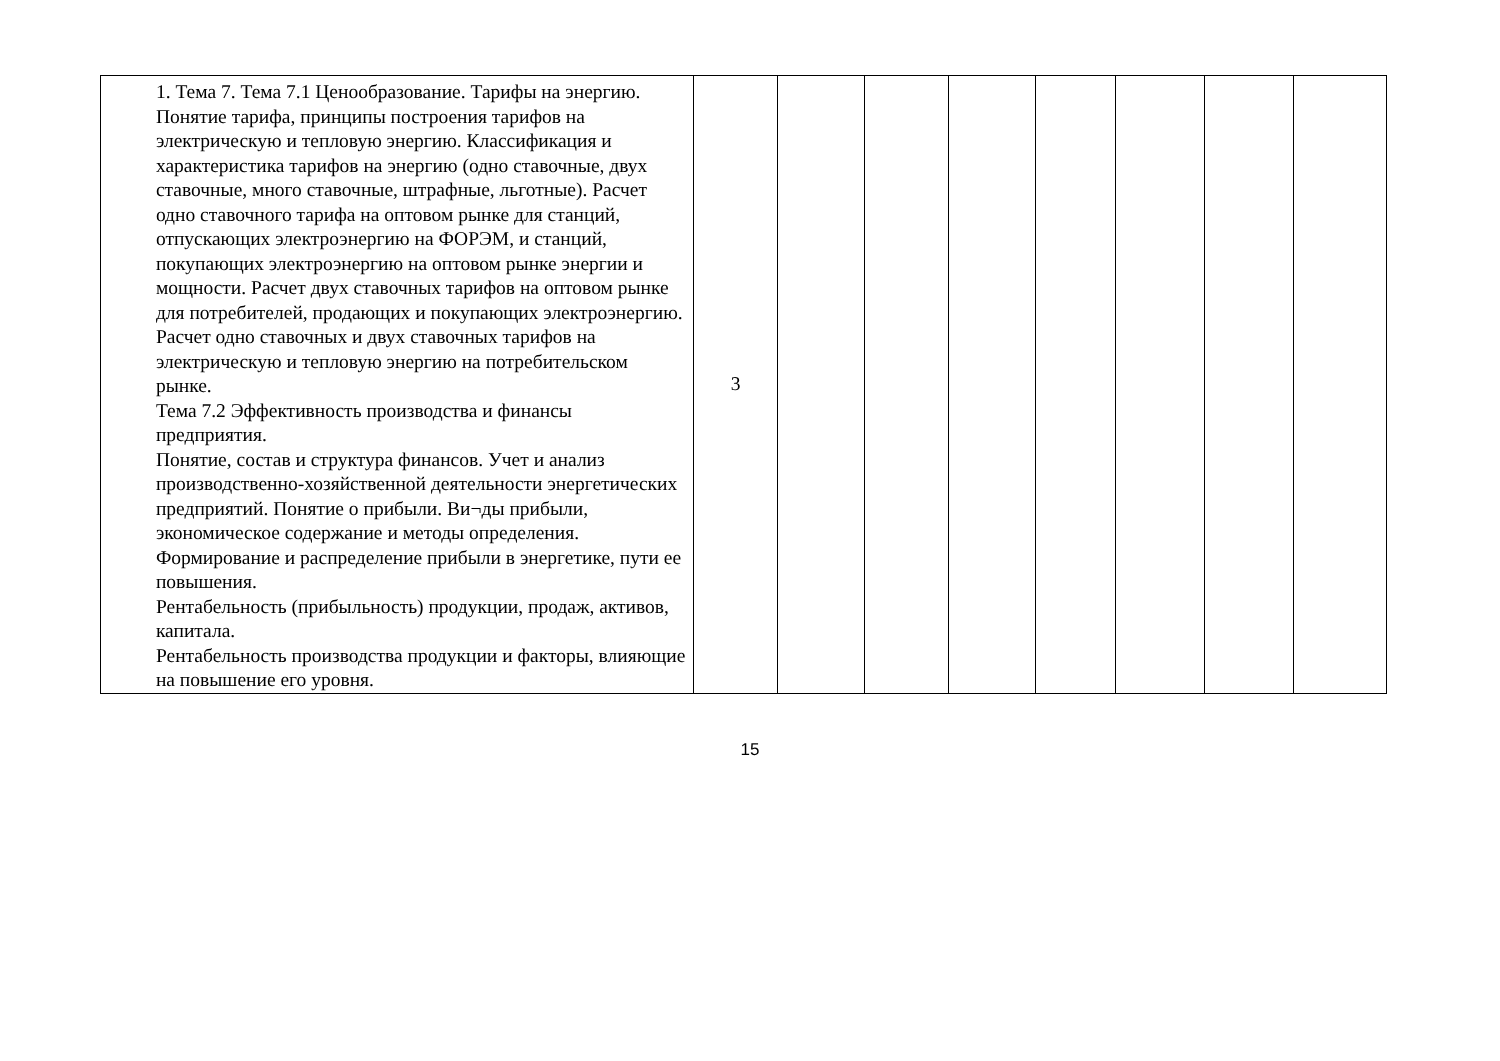| | 1. Тема 7. Тема 7.1 Ценообразование. Тарифы на энергию. Понятие тарифа, принципы построения тарифов на электрическую и тепловую энергию. Классификация и характеристика тарифов на энергию (одно ставочные, двух ставочные, много ставочные, штрафные, льготные). Расчет одно ставочного тарифа на оптовом рынке для станций, отпускающих электроэнергию на ФОРЭМ, и станций, покупающих электроэнергию на оптовом рынке энергии и мощности. Расчет двух ставочных тарифов на оптовом рынке для потребителей, продающих и покупающих электроэнергию. Расчет одно ставочных и двух ставочных тарифов на электрическую и тепловую энергию на потребительском рынке. Тема 7.2 Эффективность производства и финансы предприятия. Понятие, состав и структура финансов. Учет и анализ производственно-хозяйственной деятельности энергетических предприятий. Понятие о прибыли. Ви¬ды прибыли, экономическое содержание и методы определения. Формирование и распределение прибыли в энергетике, пути ее повышения. Рентабельность (прибыльность) продукции, продаж, активов, капитала. Рентабельность производства продукции и факторы, влияющие на повышение его уровня. | 3 | | | | | | | |
15